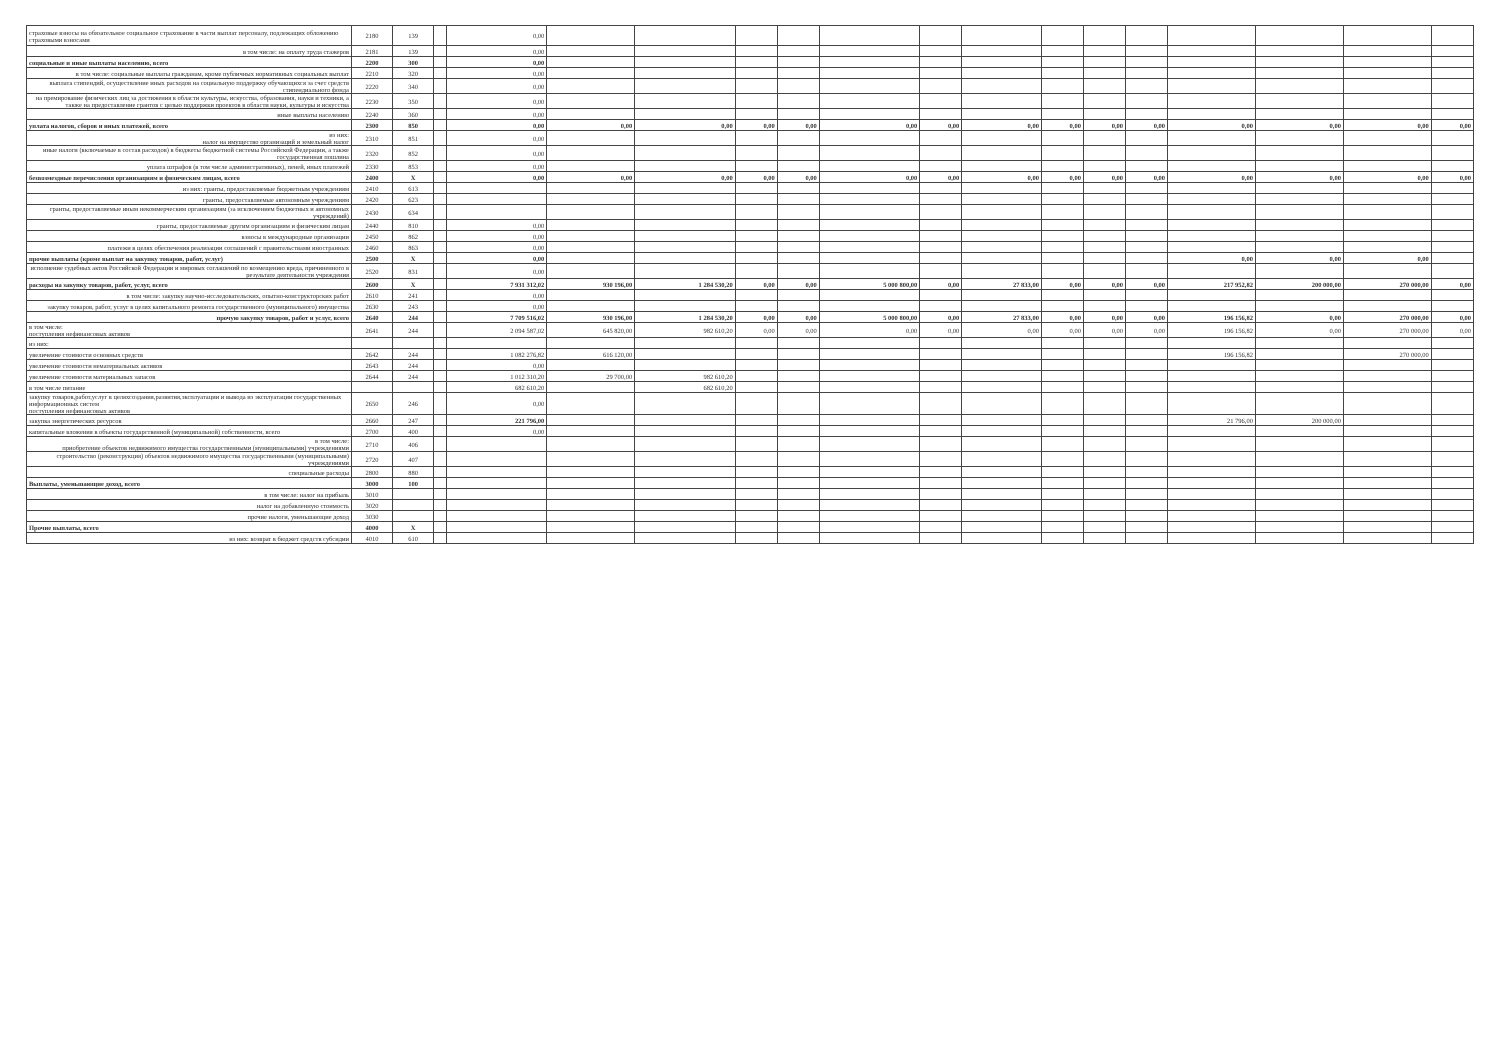| страховые взносы на обязательное социальное страхование в части выплат персоналу, подлежащих обложению страховыми взносами | 2180 | 139 | | 0,00 | | | | | | | | | | | | | | |
| в том числе: на оплату труда стажеров | 2181 | 139 | | 0,00 | | | | | | | | | | | | | | |
| социальные и иные выплаты населению, всего | 2200 | 300 | | 0,00 | | | | | | | | | | | | | | |
| в том числе: социальные выплаты гражданам, кроме публичных нормативных социальных выплат | 2210 | 320 | | 0,00 | | | | | | | | | | | | | | |
| выплата стипендий, осуществление иных расходов на социальную поддержку обучающихся за счет средств стипендиального фонда | 2220 | 340 | | 0,00 | | | | | | | | | | | | | | |
| на премирование физических лиц за достижения в области культуры, искусства, образования, науки и техники, а также на предоставление грантов с целью поддержки проектов в области науки, культуры и искусства | 2230 | 350 | | 0,00 | | | | | | | | | | | | | | |
| иные выплаты населению | 2240 | 360 | | 0,00 | | | | | | | | | | | | | | |
| уплата налогов, сборов и иных платежей, всего | 2300 | 850 | | 0,00 | 0,00 | 0,00 | 0,00 | 0,00 | 0,00 | 0,00 | 0,00 | 0,00 | 0,00 | 0,00 | 0,00 | 0,00 | 0,00 | 0,00 |
| из них: налог на имущество организаций и земельный налог | 2310 | 851 | | 0,00 | | | | | | | | | | | | | | |
| иные налоги (включаемые в состав расходов) в бюджеты бюджетной системы Российской Федерации, а также государственная пошлина | 2320 | 852 | | 0,00 | | | | | | | | | | | | | | |
| уплата штрафов (в том числе административных), пеней, иных платежей | 2330 | 853 | | 0,00 | | | | | | | | | | | | | | |
| безвозмездные перечисления организациям и физическим лицам, всего | 2400 | X | | 0,00 | 0,00 | 0,00 | 0,00 | 0,00 | 0,00 | 0,00 | 0,00 | 0,00 | 0,00 | 0,00 | 0,00 | 0,00 | 0,00 | 0,00 |
| из них: гранты, предоставляемые бюджетным учреждениям | 2410 | 613 | | | | | | | | | | | | | | | | |
| гранты, предоставляемые автономным учреждениям | 2420 | 623 | | | | | | | | | | | | | | | | |
| гранты, предоставляемые иным некоммерческим организациям (за исключением бюджетных и автономных учреждений) | 2430 | 634 | | | | | | | | | | | | | | | | |
| гранты, предоставляемые другим организациям и физическим лицам | 2440 | 810 | | 0,00 | | | | | | | | | | | | | | |
| взносы в международные организации | 2450 | 862 | | 0,00 | | | | | | | | | | | | | | |
| платежи в целях обеспечения реализации соглашений с правительствами иностранных | 2460 | 863 | | 0,00 | | | | | | | | | | | | | | |
| прочие выплаты (кроме выплат на закупку товаров, работ, услуг) | 2500 | X | | 0,00 | | | | | | | | | | | 0,00 | 0,00 | 0,00 | |
| исполнение судебных актов Российской Федерации и мировых соглашений по возмещению вреда, причиненного в результате деятельности учреждения | 2520 | 831 | | 0,00 | | | | | | | | | | | | | | |
| расходы на закупку товаров, работ, услуг, всего | 2600 | X | | 7 931 312,02 | 930 196,00 | 1 284 530,20 | 0,00 | 0,00 | 5 000 800,00 | 0,00 | 27 833,00 | 0,00 | 0,00 | 0,00 | 217 952,82 | 200 000,00 | 270 000,00 | 0,00 |
| в том числе: закупку научно-исследовательских, опытно-конструкторских работ | 2610 | 241 | | 0,00 | | | | | | | | | | | | | | |
| закупку товаров, работ, услуг в целях капитального ремонта государственного (муниципального) имущества | 2630 | 243 | | 0,00 | | | | | | | | | | | | | | |
| прочую закупку товаров, работ и услуг, всего | 2640 | 244 | | 7 709 516,02 | 930 196,00 | 1 284 530,20 | 0,00 | 0,00 | 5 000 800,00 | 0,00 | 27 833,00 | 0,00 | 0,00 | 0,00 | 196 156,82 | 0,00 | 270 000,00 | 0,00 |
| в том числе: поступления нефинансовых активов | 2641 | 244 | | 2 094 587,02 | 645 820,00 | 982 610,20 | 0,00 | 0,00 | 0,00 | 0,00 | 0,00 | 0,00 | 0,00 | 0,00 | 196 156,82 | 0,00 | 270 000,00 | 0,00 |
| из них: | | | | | | | | | | | | | | | | | | |
| увеличение стоимости основных средств | 2642 | 244 | | 1 082 276,82 | 616 120,00 | | | | | | | | | | 196 156,82 | | 270 000,00 | |
| увеличение стоимости нематериальных активов | 2643 | 244 | | 0,00 | | | | | | | | | | | | | | |
| увеличение стоимости материальных запасов | 2644 | 244 | | 1 012 310,20 | 29 700,00 | 982 610,20 | | | | | | | | | | | | |
| в том числе питание | | | | 682 610,20 | | 682 610,20 | | | | | | | | | | | | |
| закупку товаров,работ,услуг в целяхсоздания,развития,эксплуатации и вывода из эксплуатации государственных информационных систем поступления нефинансовых активов | 2650 | 246 | | 0,00 | | | | | | | | | | | | | | |
| закупка энергетических ресурсов | 2660 | 247 | | 221 796,00 | | | | | | | | | | | 21 796,00 | 200 000,00 | | |
| капитальные вложения в объекты государственной (муниципальной) собственности, всего | 2700 | 400 | | 0,00 | | | | | | | | | | | | | | |
| в том числе: приобретение объектов недвижимого имущества государственными (муниципальными) учреждениями | 2710 | 406 | | | | | | | | | | | | | | | | |
| строительство (реконструкция) объектов недвижимого имущества государственными (муниципальными) учреждениями | 2720 | 407 | | | | | | | | | | | | | | | | |
| специальные расходы | 2800 | 880 | | | | | | | | | | | | | | | | |
| Выплаты, уменьшающие доход, всего | 3000 | 100 | | | | | | | | | | | | | | | | |
| в том числе: налог на прибыль | 3010 | | | | | | | | | | | | | | | | | |
| налог на добавленную стоимость | 3020 | | | | | | | | | | | | | | | | | |
| прочие налоги, уменьшающие доход | 3030 | | | | | | | | | | | | | | | | | |
| Прочие выплаты, всего | 4000 | X | | | | | | | | | | | | | | | | |
| из них: возврат в бюджет средств субсидии | 4010 | 610 | | | | | | | | | | | | | | | | |